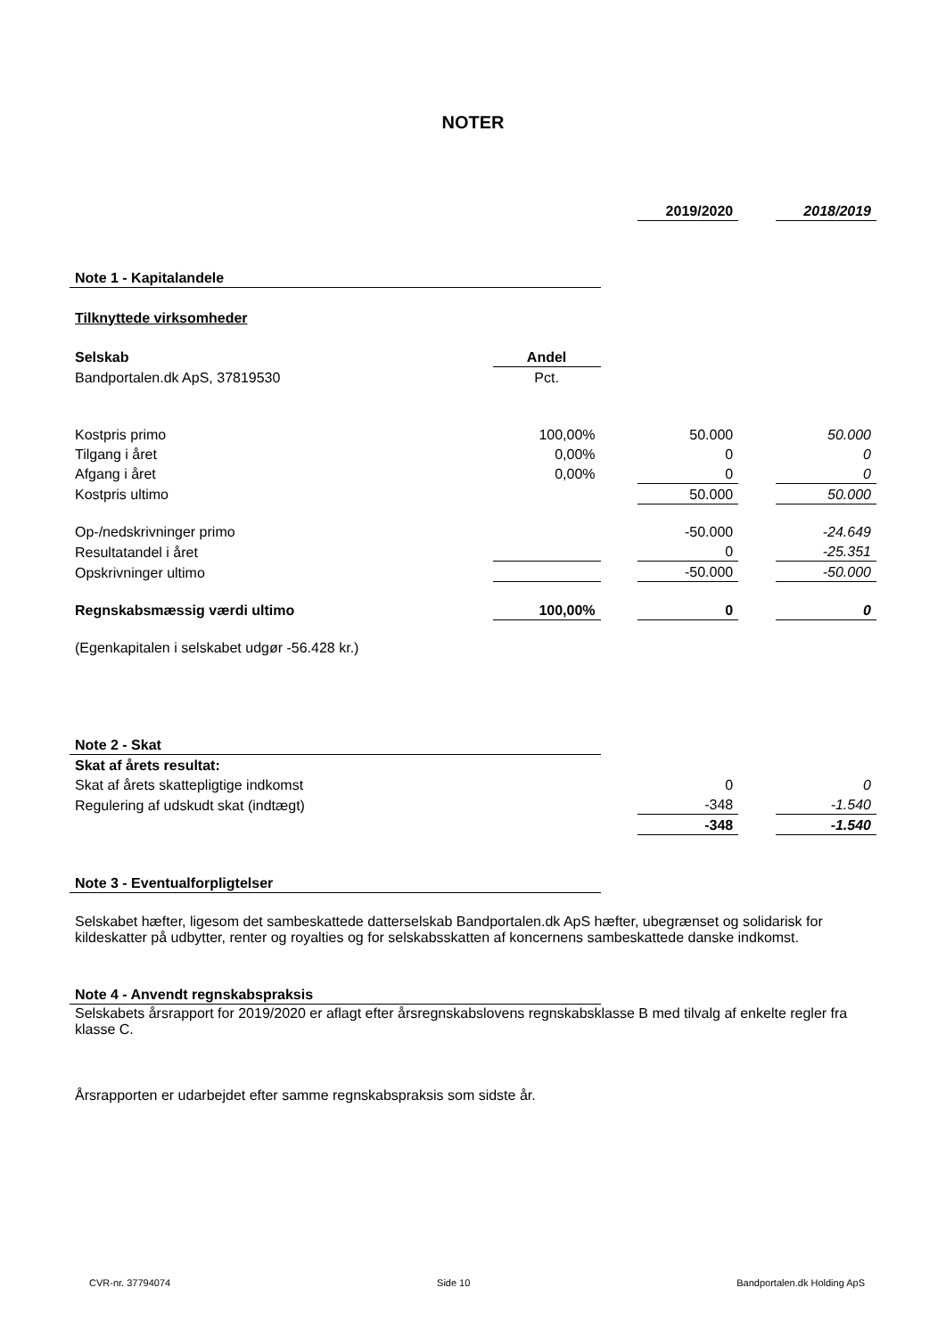NOTER
| | | | 2019/2020 | | 2018/2019 |
| Note 1 - Kapitalandele | | | | | |
| Tilknyttede virksomheder | | | | | |
| Selskab | Andel | | | | |
| Bandportalen.dk ApS, 37819530 | Pct. | | | | |
| Kostpris primo | 100,00% | | 50.000 | | 50.000 |
| Tilgang i året | 0,00% | | 0 | | 0 |
| Afgang i året | 0,00% | | 0 | | 0 |
| Kostpris ultimo | | | 50.000 | | 50.000 |
| Op-/nedskrivninger primo | | | -50.000 | | -24.649 |
| Resultatandel i året | | | 0 | | -25.351 |
| Opskrivninger ultimo | | | -50.000 | | -50.000 |
| Regnskabsmæssig værdi ultimo | 100,00% | | 0 | | 0 |
| (Egenkapitalen i selskabet udgør -56.428 kr.) | | | | | |
| Note 2 - Skat | | | | | |
| Skat af årets resultat: | | | | | |
| Skat af årets skattepligtige indkomst | | | 0 | | 0 |
| Regulering af udskudt skat (indtægt) | | | -348 | | -1.540 |
| | | | -348 | | -1.540 |
| Note 3 - Eventualforpligtelser | | | | | |
| Selskabet hæfter, ligesom det sambeskattede datterselskab Bandportalen.dk ApS hæfter, ubegrænset og solidarisk for kildeskatter på udbytter, renter og royalties og for selskabsskatten af koncernens sambeskattede danske indkomst. | | | | | |
| Note 4 - Anvendt regnskabspraksis | | | | | |
| Selskabets årsrapport for 2019/2020 er aflagt efter årsregnskabslovens regnskabsklasse B med tilvalg af enkelte regler fra klasse C. | | | | | |
| Årsrapporten er udarbejdet efter samme regnskabspraksis som sidste år. | | | | | |
CVR-nr. 37794074 Side 10 Bandportalen.dk Holding ApS